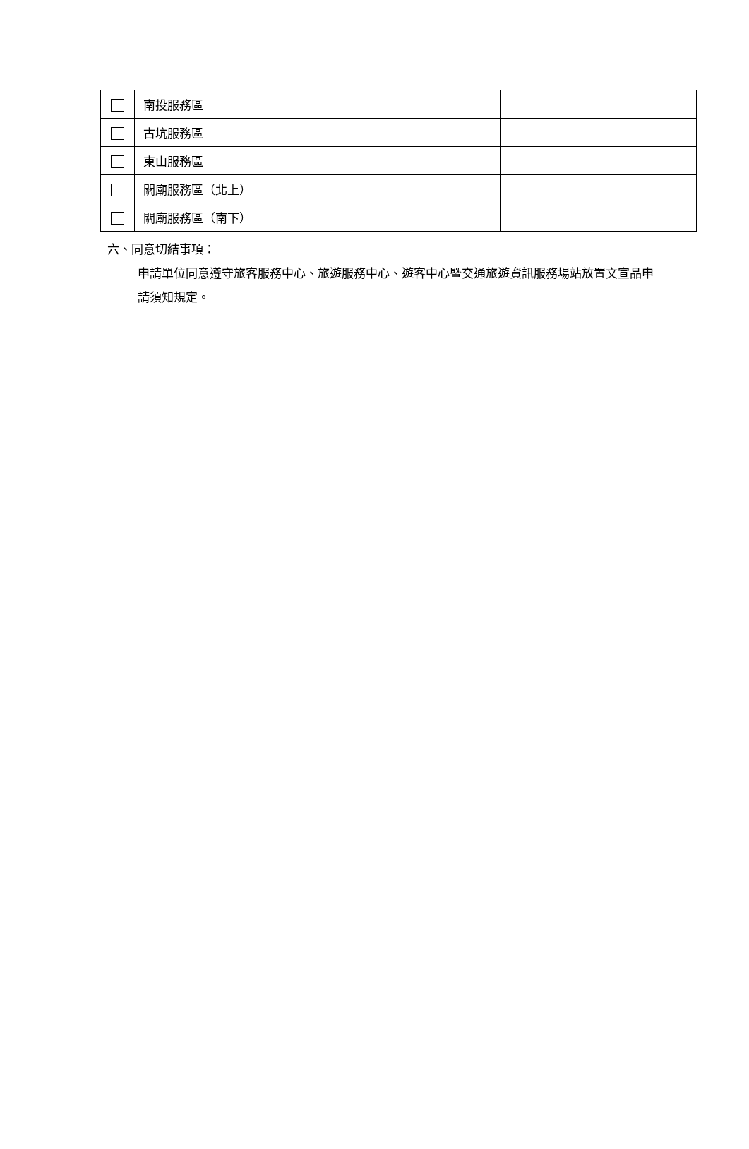| | 南投服務區 | | | | |
| | 古坑服務區 | | | | |
| | 東山服務區 | | | | |
| | 關廟服務區（北上） | | | | |
| | 關廟服務區（南下） | | | | |
六、同意切結事項：
申請單位同意遵守旅客服務中心、旅遊服務中心、遊客中心暨交通旅遊資訊服務場站放置文宣品申請須知規定。